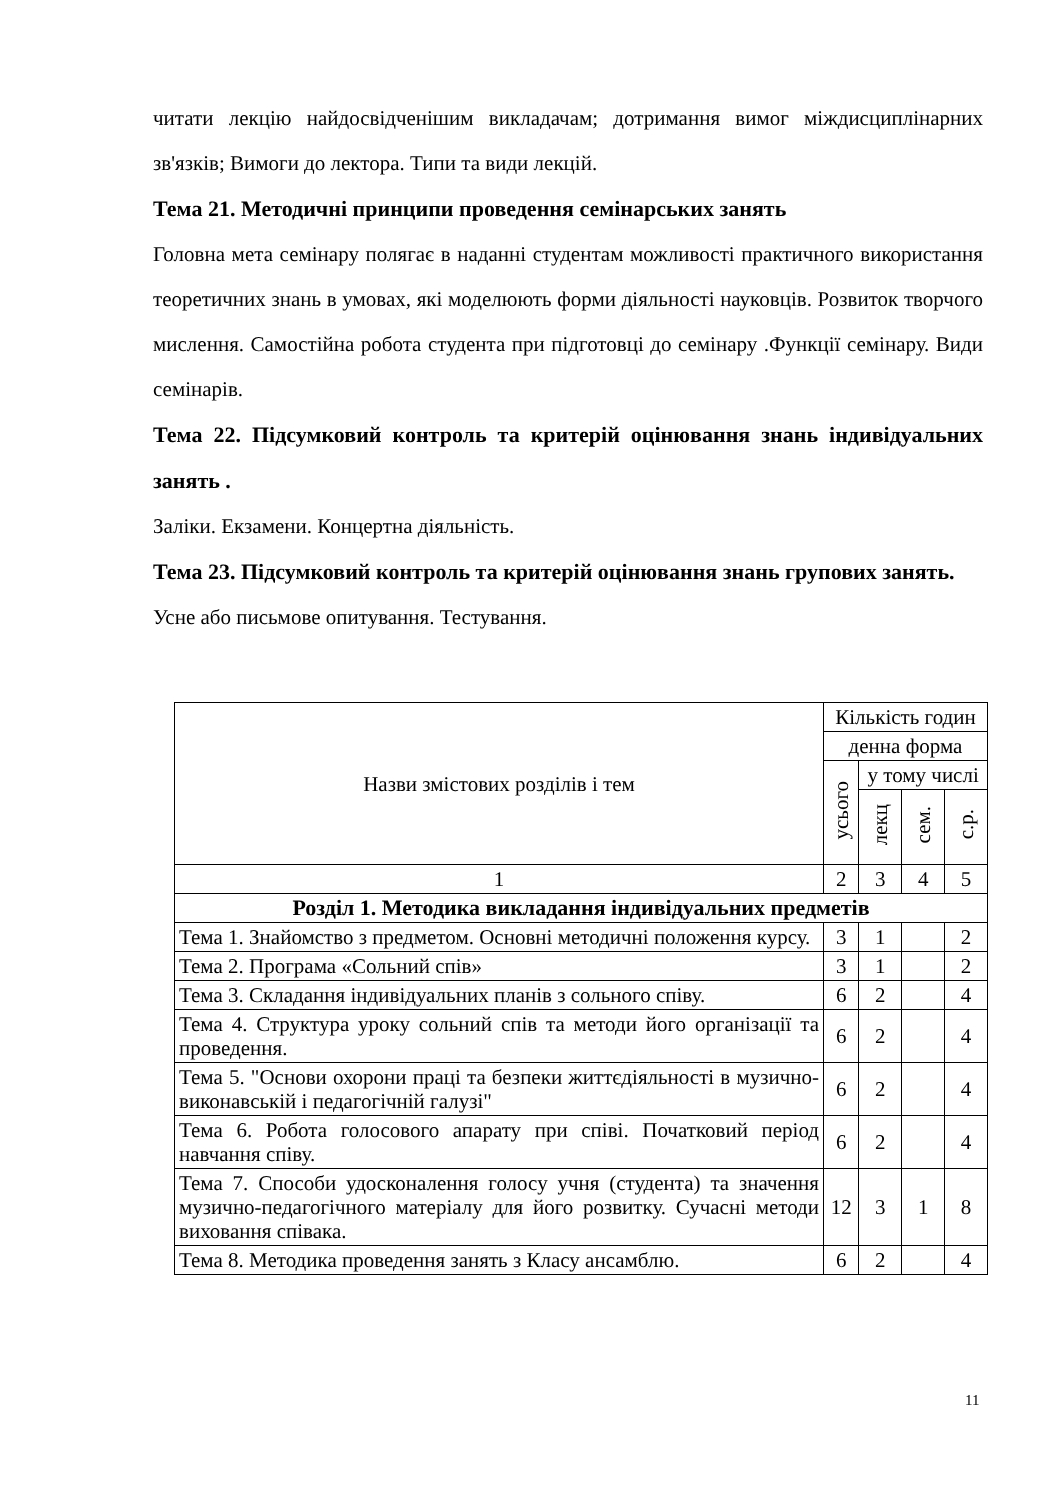читати лекцію найдосвідченішим викладачам; дотримання вимог міждисциплінарних зв'язків; Вимоги до лектора. Типи та види лекцій.
Тема 21. Методичні принципи проведення семінарських занять
Головна мета семінару полягає в наданні студентам можливості практичного використання теоретичних знань в умовах, які моделюють форми діяльності науковців. Розвиток творчого мислення. Самостійна робота студента при підготовці до семінару .Функції семінару. Види семінарів.
Тема 22. Підсумковий контроль та критерій оцінювання знань індивідуальних занять .
Заліки. Екзамени. Концертна діяльність.
Тема 23. Підсумковий контроль та критерій оцінювання знань групових занять.
Усне або письмове опитування. Тестування.
| Назви змістових розділів і тем | Кількість годин | | | |
| --- | --- | --- | --- | --- |
| | денна форма | | | |
| | усього | у тому числі | | |
| | | лекц | сем. | с.р. |
| 1 | 2 | 3 | 4 | 5 |
| Розділ 1. Методика викладання індивідуальних предметів | | | | |
| Тема 1. Знайомство з предметом. Основні методичні положення курсу. | 3 | 1 | | 2 |
| Тема 2. Програма «Сольний спів» | 3 | 1 | | 2 |
| Тема 3. Складання індивідуальних планів з сольного співу. | 6 | 2 | | 4 |
| Тема 4. Структура уроку сольний спів та методи його організації та проведення. | 6 | 2 | | 4 |
| Тема 5. "Основи охорони праці та безпеки життєдіяльності в музично-виконавській і педагогічній галузі" | 6 | 2 | | 4 |
| Тема 6. Робота голосового апарату при співі. Початковий період навчання співу. | 6 | 2 | | 4 |
| Тема 7. Способи удосконалення голосу учня (студента) та значення музично-педагогічного матеріалу для його розвитку. Сучасні методи виховання співака. | 12 | 3 | 1 | 8 |
| Тема 8. Методика проведення занять з Класу ансамблю. | 6 | 2 | | 4 |
11